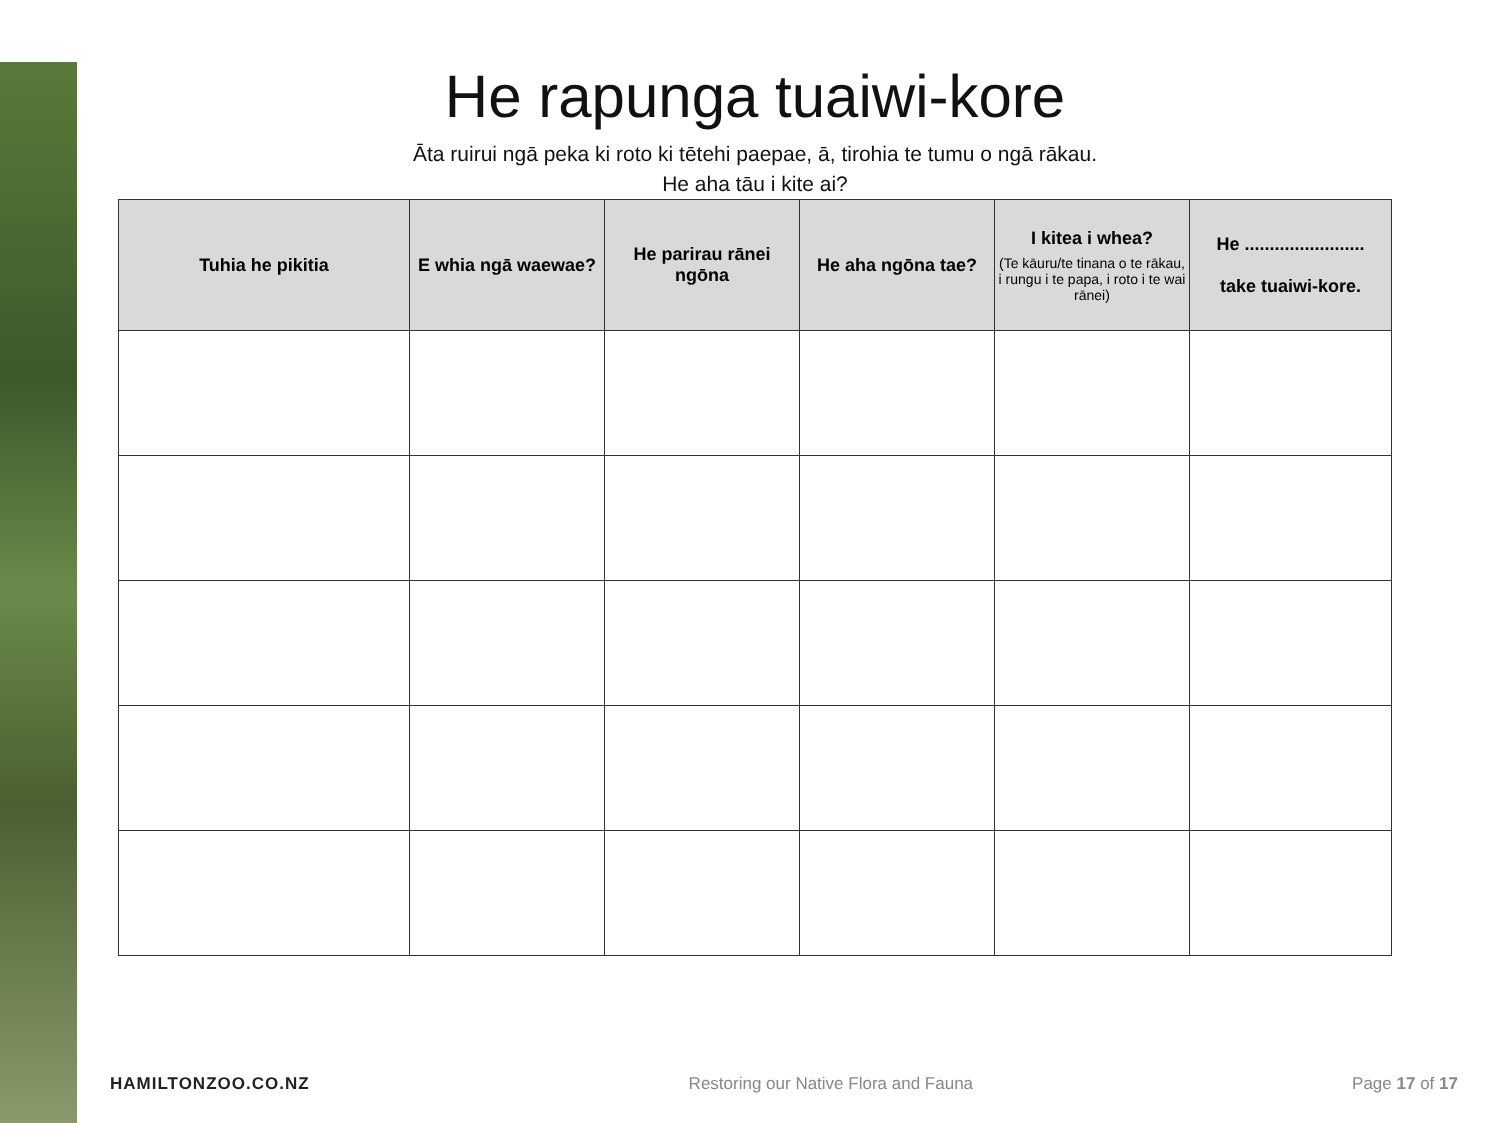He rapunga tuaiwi-kore
Āta ruirui ngā peka ki roto ki tētehi paepae, ā, tirohia te tumu o ngā rākau.
He aha tāu i kite ai?
| Tuhia he pikitia | E whia ngā waewae? | He parirau rānei ngōna | He aha ngōna tae? | I kitea i whea? (Te kāuru/te tinana o te rākau, i rungu i te papa, i roto i te wai rānei) | He ........................ take tuaiwi-kore. |
| --- | --- | --- | --- | --- | --- |
HAMILTONZOO.CO.NZ Restoring our Native Flora and Fauna Page 17 of 17